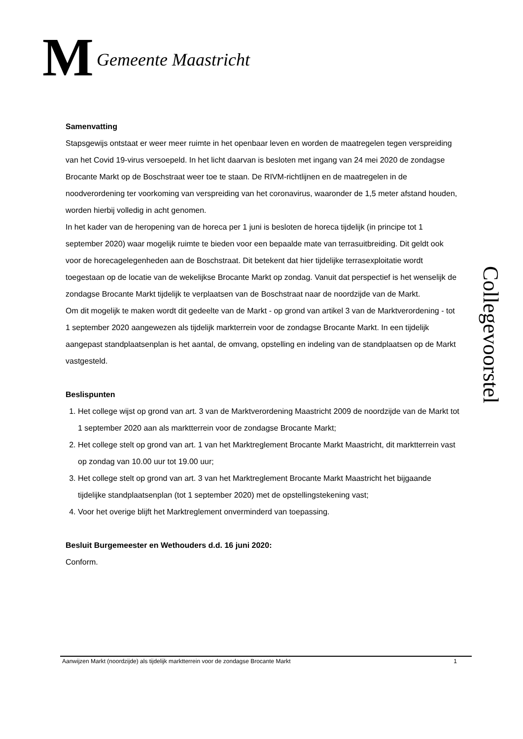M
Gemeente Maastricht
Samenvatting
Stapsgewijs ontstaat er weer meer ruimte in het openbaar leven en worden de maatregelen tegen verspreiding van het Covid 19-virus versoepeld. In het licht daarvan is besloten met ingang van 24 mei 2020 de zondagse Brocante Markt op de Boschstraat weer toe te staan. De RIVM-richtlijnen en de maatregelen in de noodverordening ter voorkoming van verspreiding van het coronavirus, waaronder de 1,5 meter afstand houden, worden hierbij volledig in acht genomen.
In het kader van de heropening van de horeca per 1 juni is besloten de horeca tijdelijk (in principe tot 1 september 2020) waar mogelijk ruimte te bieden voor een bepaalde mate van terrasuitbreiding. Dit geldt ook voor de horecagelegenheden aan de Boschstraat. Dit betekent dat hier tijdelijke terrasexploitatie wordt toegestaan op de locatie van de wekelijkse Brocante Markt op zondag. Vanuit dat perspectief is het wenselijk de zondagse Brocante Markt tijdelijk te verplaatsen van de Boschstraat naar de noordzijde van de Markt.
Om dit mogelijk te maken wordt dit gedeelte van de Markt - op grond van artikel 3 van de Marktverordening - tot 1 september 2020 aangewezen als tijdelijk markterrein voor de zondagse Brocante Markt. In een tijdelijk aangepast standplaatsenplan is het aantal, de omvang, opstelling en indeling van de standplaatsen op de Markt vastgesteld.
Beslispunten
1. Het college wijst op grond van art. 3 van de Marktverordening Maastricht 2009 de noordzijde van de Markt tot 1 september 2020 aan als marktterrein voor de zondagse Brocante Markt;
2. Het college stelt op grond van art. 1 van het Marktreglement Brocante Markt Maastricht, dit marktterrein vast op zondag van 10.00 uur tot 19.00 uur;
3. Het college stelt op grond van art. 3 van het Marktreglement Brocante Markt Maastricht het bijgaande tijdelijke standplaatsenplan (tot 1 september 2020) met de opstellingstekening vast;
4. Voor het overige blijft het Marktreglement onverminderd van toepassing.
Besluit Burgemeester en Wethouders d.d. 16 juni 2020:
Conform.
Collegevoorstel
Aanwijzen Markt (noordzijde) als tijdelijk marktterrein voor de zondagse Brocante Markt 1